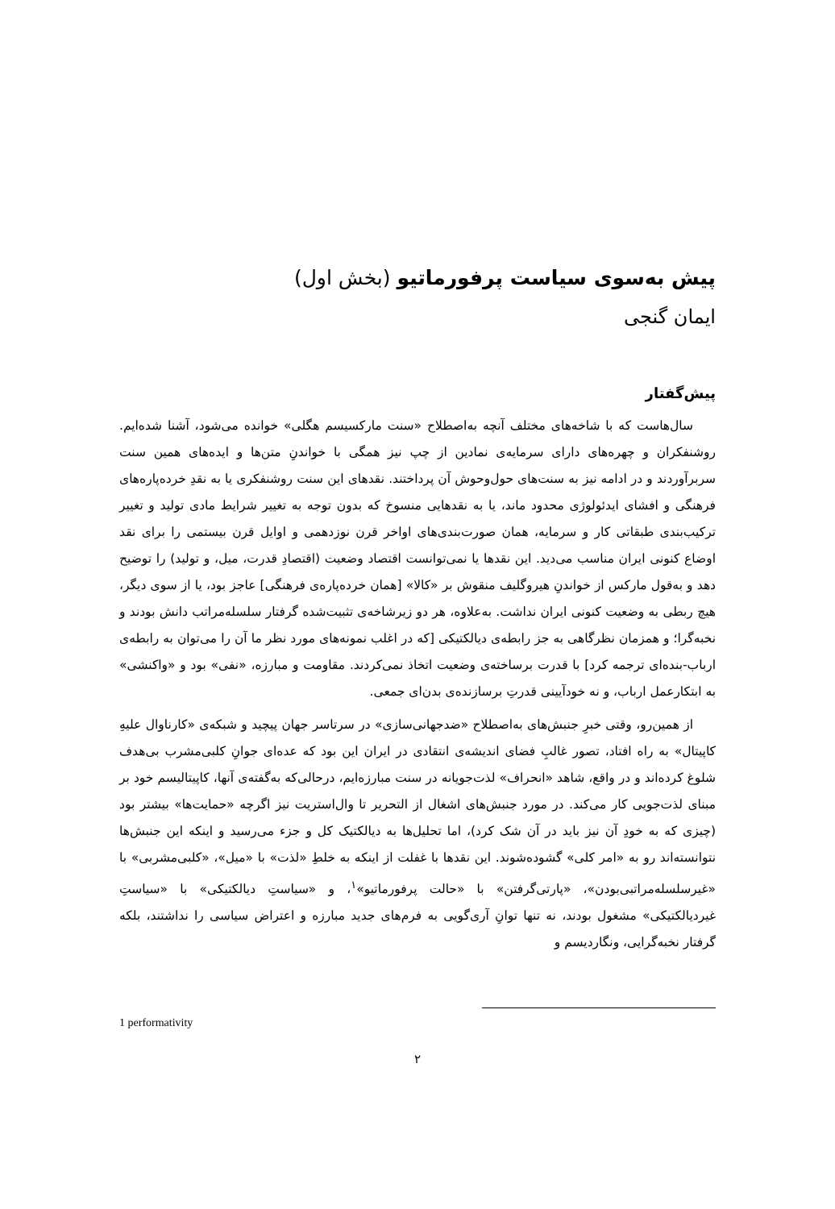پیش به‌سوی سیاست پرفورماتیو (بخش اول)
ایمان گنجی
پیش‌گفتار
سال‌هاست که با شاخه‌های مختلف آنچه به‌اصطلاح «سنت مارکسیسم هگلی» خوانده می‌شود، آشنا شده‌ایم. روشنفکران و چهره‌های دارای سرمایه‌ی نمادین از چپ نیز همگی با خواندنِ متن‌ها و ایده‌های همین سنت سربرآوردند و در ادامه نیز به سنت‌های حول‌وحوش آن پرداختند. نقدهای این سنت روشنفکری یا به نقدِ خرده‌پاره‌های فرهنگی و افشای ایدئولوژی محدود ماند، یا به نقدهایی منسوخ که بدون توجه به تغییر شرایط مادی تولید و تغییر ترکیب‌بندی طبقاتی کار و سرمایه، همان صورت‌بندی‌های اواخر قرن نوزدهمی و اوایل قرن بیستمی را برای نقد اوضاع کنونی ایران مناسب می‌دید. این نقدها یا نمی‌توانست اقتصاد وضعیت (اقتصادِ قدرت، میل، و تولید) را توضیح دهد و به‌قول مارکس از خواندنِ هیروگلیف منقوش بر «کالا» [همان خرده‌پاره‌ی فرهنگی] عاجز بود، یا از سوی دیگر، هیچ ربطی به وضعیت کنونی ایران نداشت. به‌علاوه، هر دو زیرشاخه‌ی تثبیت‌شده گرفتار سلسله‌مراتب دانش بودند و نخبه‌گرا؛ و همزمان نظرگاهی به جز رابطه‌ی دیالکتیکی [که در اغلب نمونه‌های مورد نظر ما آن را می‌توان به رابطه‌ی ارباب-بنده‌ای ترجمه کرد] با قدرت برساخته‌ی وضعیت اتخاذ نمی‌کردند. مقاومت و مبارزه، «نفی» بود و «واکنشی» به ابتکارعمل ارباب، و نه خودآیینی قدرتِ برسازنده‌ی بدن‌ای جمعی.
از همین‌رو، وقتی خبرِ جنبش‌های به‌اصطلاح «ضدجهانی‌سازی» در سرتاسر جهان پیچید و شبکه‌ی «کارناوال علیهِ کاپیتال» به راه افتاد، تصور غالبِ فضای اندیشه‌ی انتقادی در ایران این بود که عده‌ای جوانِ کلبی‌مشرب بی‌هدف شلوغ کرده‌اند و در واقع، شاهد «انحراف» لذت‌جویانه در سنت مبارزه‌ایم، درحالی‌که به‌گفته‌ی آنها، کاپیتالیسم خود بر مبنای لذت‌جویی کار می‌کند. در مورد جنبش‌های اشغال از التحریر تا وال‌استریت نیز اگرچه «حمایت‌ها» بیشتر بود (چیزی که به خودِ آن نیز باید در آن شک کرد)، اما تحلیل‌ها به دیالکتیک کل و جزء می‌رسید و اینکه این جنبش‌ها نتوانسته‌اند رو به «امر کلی» گشوده‌شوند. این نقدها با غفلت از اینکه به خلطِ «لذت» با «میل»، «کلبی‌مشربی» با «غیرسلسله‌مراتبی‌بودن»، «پارتی‌گرفتن» با «حالت پرفورماتیو»<sup>۱</sup>، و «سیاستِ دیالکتیکی» با «سیاستِ غیردیالکتیکی» مشغول بودند، نه تنها توانِ آری‌گویی به فرم‌های جدید مبارزه و اعتراض سیاسی را نداشتند، بلکه گرفتار نخبه‌گرایی، ونگاردیسم و
1 performativity
۲